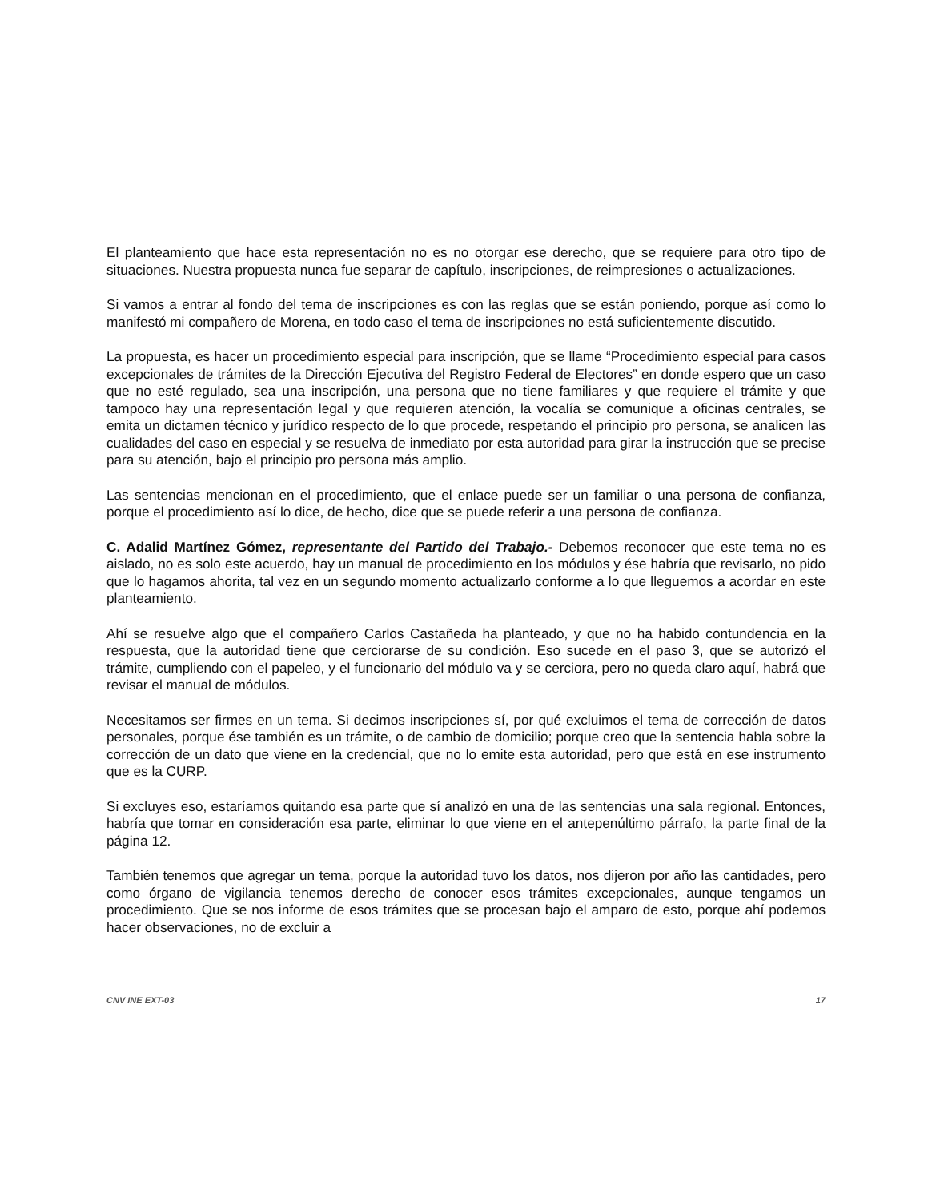El planteamiento que hace esta representación no es no otorgar ese derecho, que se requiere para otro tipo de situaciones. Nuestra propuesta nunca fue separar de capítulo, inscripciones, de reimpresiones o actualizaciones.
Si vamos a entrar al fondo del tema de inscripciones es con las reglas que se están poniendo, porque así como lo manifestó mi compañero de Morena, en todo caso el tema de inscripciones no está suficientemente discutido.
La propuesta, es hacer un procedimiento especial para inscripción, que se llame “Procedimiento especial para casos excepcionales de trámites de la Dirección Ejecutiva del Registro Federal de Electores” en donde espero que un caso que no esté regulado, sea una inscripción, una persona que no tiene familiares y que requiere el trámite y que tampoco hay una representación legal y que requieren atención, la vocalía se comunique a oficinas centrales, se emita un dictamen técnico y jurídico respecto de lo que procede, respetando el principio pro persona, se analicen las cualidades del caso en especial y se resuelva de inmediato por esta autoridad para girar la instrucción que se precise para su atención, bajo el principio pro persona más amplio.
Las sentencias mencionan en el procedimiento, que el enlace puede ser un familiar o una persona de confianza, porque el procedimiento así lo dice, de hecho, dice que se puede referir a una persona de confianza.
C. Adalid Martínez Gómez, representante del Partido del Trabajo.- Debemos reconocer que este tema no es aislado, no es solo este acuerdo, hay un manual de procedimiento en los módulos y ése habría que revisarlo, no pido que lo hagamos ahorita, tal vez en un segundo momento actualizarlo conforme a lo que lleguemos a acordar en este planteamiento.
Ahí se resuelve algo que el compañero Carlos Castañeda ha planteado, y que no ha habido contundencia en la respuesta, que la autoridad tiene que cerciorarse de su condición. Eso sucede en el paso 3, que se autorizó el trámite, cumpliendo con el papeleo, y el funcionario del módulo va y se cerciora, pero no queda claro aquí, habrá que revisar el manual de módulos.
Necesitamos ser firmes en un tema. Si decimos inscripciones sí, por qué excluimos el tema de corrección de datos personales, porque ése también es un trámite, o de cambio de domicilio; porque creo que la sentencia habla sobre la corrección de un dato que viene en la credencial, que no lo emite esta autoridad, pero que está en ese instrumento que es la CURP.
Si excluyes eso, estaríamos quitando esa parte que sí analizó en una de las sentencias una sala regional. Entonces, habría que tomar en consideración esa parte, eliminar lo que viene en el antepenúltimo párrafo, la parte final de la página 12.
También tenemos que agregar un tema, porque la autoridad tuvo los datos, nos dijeron por año las cantidades, pero como órgano de vigilancia tenemos derecho de conocer esos trámites excepcionales, aunque tengamos un procedimiento. Que se nos informe de esos trámites que se procesan bajo el amparo de esto, porque ahí podemos hacer observaciones, no de excluir a
CNV INE EXT-03 17